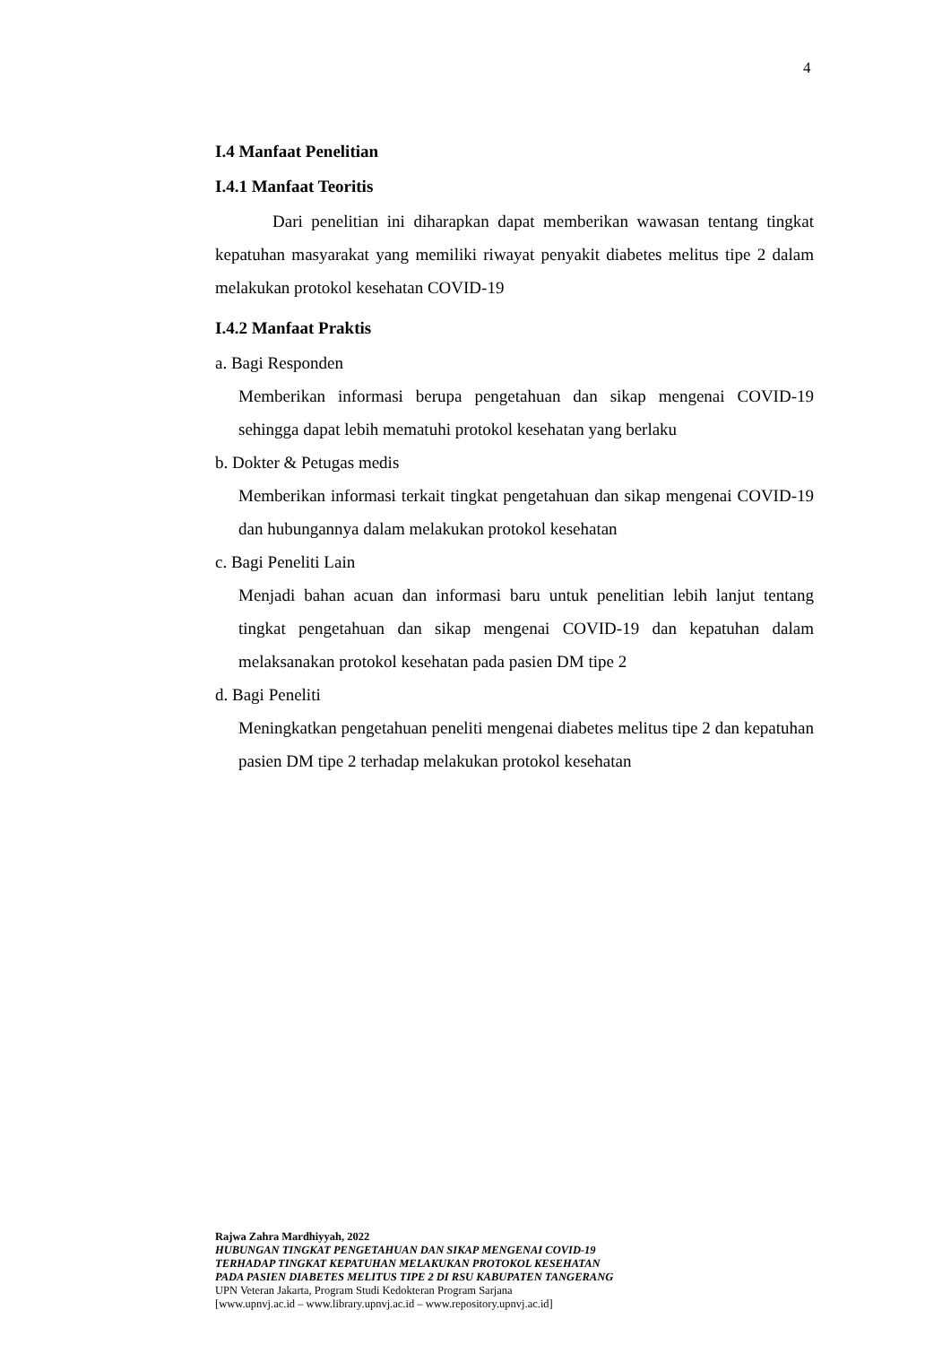4
I.4 Manfaat Penelitian
I.4.1 Manfaat Teoritis
Dari penelitian ini diharapkan dapat memberikan wawasan tentang tingkat kepatuhan masyarakat yang memiliki riwayat penyakit diabetes melitus tipe 2 dalam melakukan protokol kesehatan COVID-19
I.4.2 Manfaat Praktis
a. Bagi Responden
Memberikan informasi berupa pengetahuan dan sikap mengenai COVID-19 sehingga dapat lebih mematuhi protokol kesehatan yang berlaku
b. Dokter & Petugas medis
Memberikan informasi terkait tingkat pengetahuan dan sikap mengenai COVID-19 dan hubungannya dalam melakukan protokol kesehatan
c. Bagi Peneliti Lain
Menjadi bahan acuan dan informasi baru untuk penelitian lebih lanjut tentang tingkat pengetahuan dan sikap mengenai COVID-19 dan kepatuhan dalam melaksanakan protokol kesehatan pada pasien DM tipe 2
d. Bagi Peneliti
Meningkatkan pengetahuan peneliti mengenai diabetes melitus tipe 2 dan kepatuhan pasien DM tipe 2 terhadap melakukan protokol kesehatan
Rajwa Zahra Mardhiyyah, 2022
HUBUNGAN TINGKAT PENGETAHUAN DAN SIKAP MENGENAI COVID-19
TERHADAP TINGKAT KEPATUHAN MELAKUKAN PROTOKOL KESEHATAN
PADA PASIEN DIABETES MELITUS TIPE 2 DI RSU KABUPATEN TANGERANG
UPN Veteran Jakarta, Program Studi Kedokteran Program Sarjana
[www.upnvj.ac.id – www.library.upnvj.ac.id – www.repository.upnvj.ac.id]